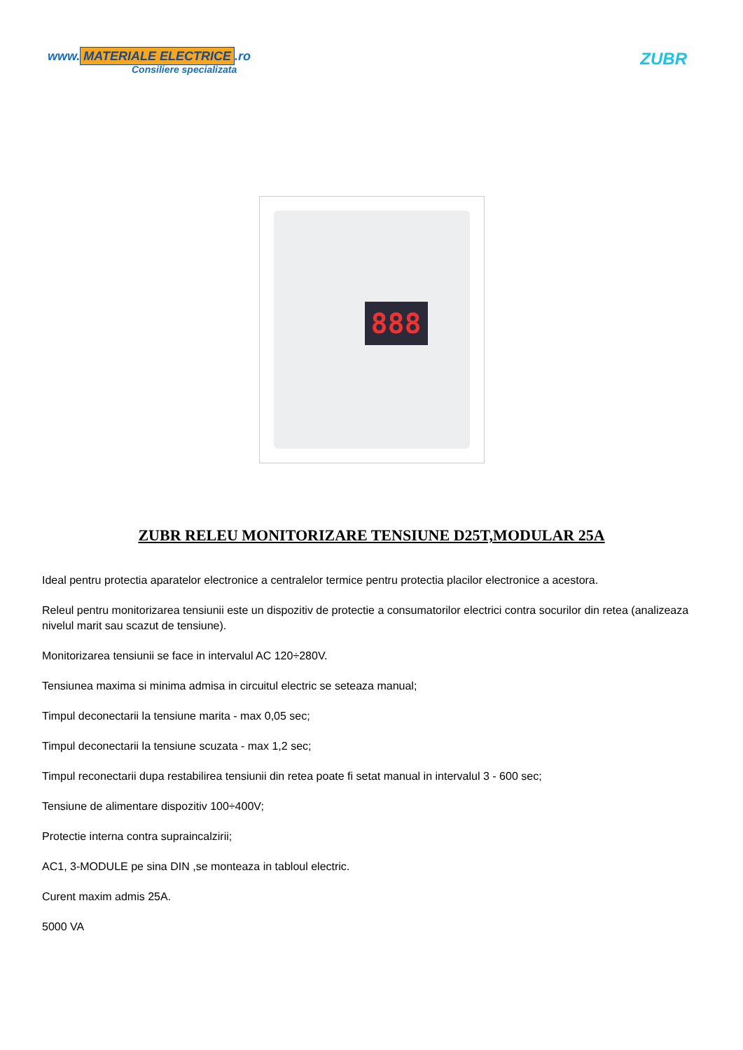www. MATERIALE ELECTRICE.ro
Consiliere specializata
ZUBR
888
ZUBR RELEU MONITORIZARE TENSIUNE D25T,MODULAR 25A
Ideal pentru protectia aparatelor electronice a centralelor termice pentru protectia placilor electronice a acestora.
Releul pentru monitorizarea tensiunii este un dispozitiv de protectie a consumatorilor electrici contra socurilor din retea (analizeaza nivelul marit sau scazut de tensiune).
Monitorizarea tensiunii se face in intervalul AC 120÷280V.
Tensiunea maxima si minima admisa in circuitul electric se seteaza manual;
Timpul deconectarii la tensiune marita - max 0,05 sec;
Timpul deconectarii la tensiune scuzata - max 1,2 sec;
Timpul reconectarii dupa restabilirea tensiunii din retea poate fi setat manual in intervalul 3 - 600 sec;
Tensiune de alimentare dispozitiv 100÷400V;
Protectie interna contra supraincalzirii;
AC1, 3-MODULE pe sina DIN ,se monteaza in tabloul electric.
Curent maxim admis 25A.
5000 VA